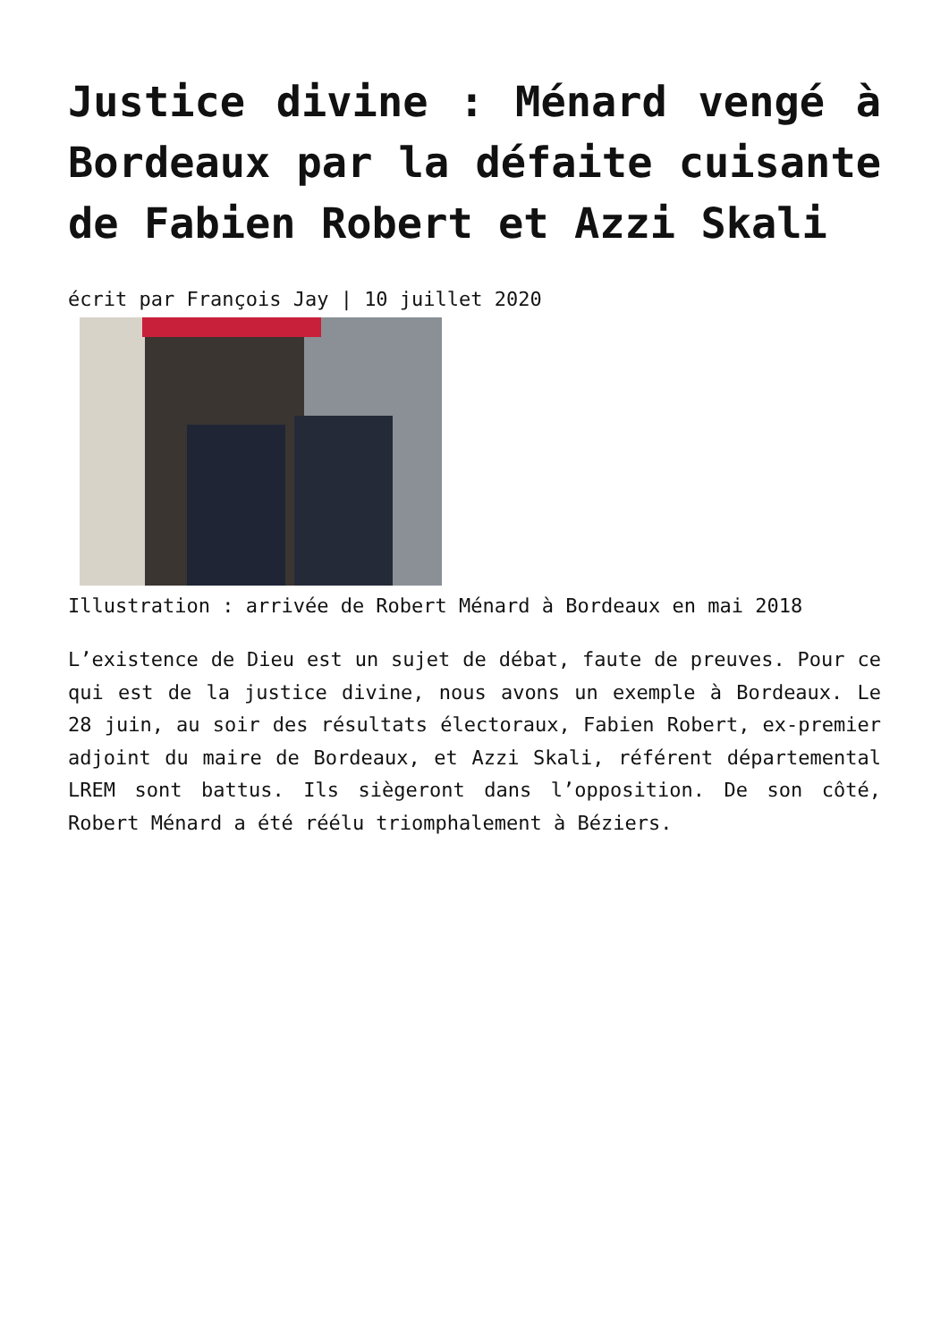Justice divine : Ménard vengé à Bordeaux par la défaite cuisante de Fabien Robert et Azzi Skali
écrit par François Jay | 10 juillet 2020
Illustration : arrivée de Robert Ménard à Bordeaux en mai 2018
L’existence de Dieu est un sujet de débat, faute de preuves. Pour ce qui est de la justice divine, nous avons un exemple à Bordeaux. Le 28 juin, au soir des résultats électoraux, Fabien Robert, ex-premier adjoint du maire de Bordeaux, et Azzi Skali, référent départemental LREM sont battus. Ils siègeront dans l’opposition. De son côté, Robert Ménard a été réélu triomphalement à Béziers.